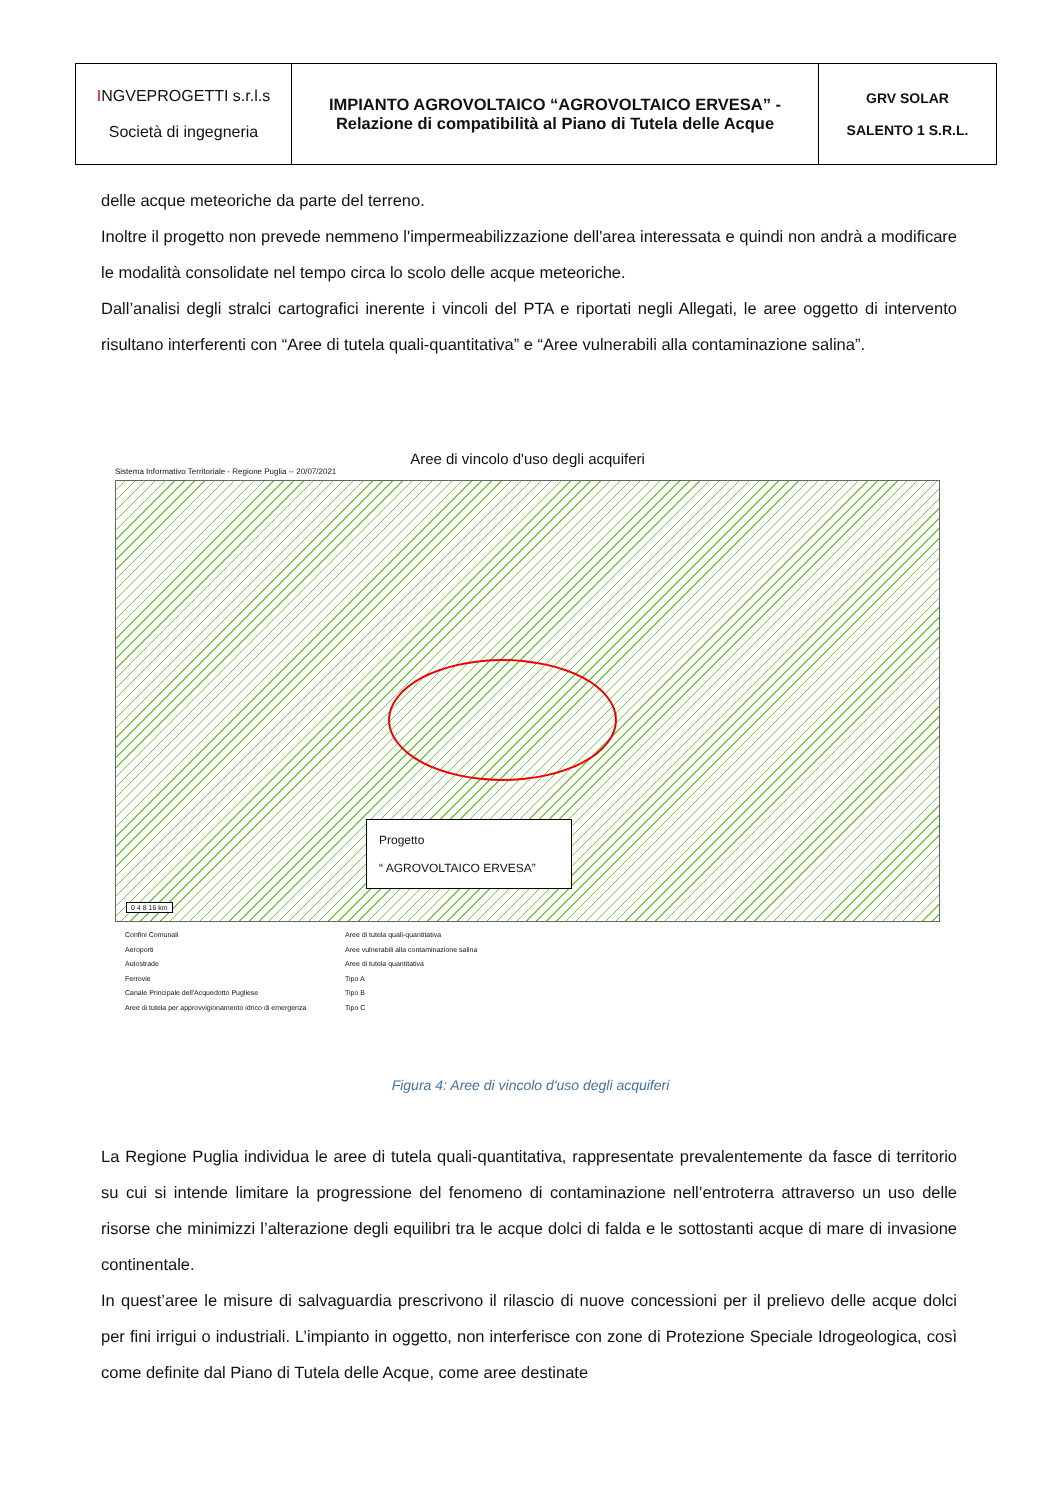| I NGVEPROGETTI s.r.l.s Società di ingegneria | IMPIANTO AGROVOLTAICO “AGROVOLTAICO ERVESA” - Relazione di compatibilità al Piano di Tutela delle Acque | GRV SOLAR SALENTO 1 S.R.L. |
delle acque meteoriche da parte del terreno.
Inoltre il progetto non prevede nemmeno l'impermeabilizzazione dell'area interessata e quindi non andrà a modificare le modalità consolidate nel tempo circa lo scolo delle acque meteoriche.
Dall’analisi degli stralci cartografici inerente i vincoli del PTA e riportati negli Allegati, le aree oggetto di intervento risultano interferenti con “Aree di tutela quali-quantitativa” e “Aree vulnerabili alla contaminazione salina”.
Aree di vincolo d'uso degli acquiferi
Sistema Informativo Territoriale - Regione Puglia -- 20/07/2021
Progetto
“ AGROVOLTAICO ERVESA”
0 4 8 16 km
Confini Comunali Aree di tutela quali-quantitativa Aeroporti Aree vulnerabili alla contaminazione salina Autostrade Aree di tutela quantitativa Ferrovie Tipo A Canale Principale dell'Acquedotto Pugliese Tipo B Aree di tutela per approvvigionamento idrico di emergenza Tipo C
Figura 4: Aree di vincolo d'uso degli acquiferi
La Regione Puglia individua le aree di tutela quali-quantitativa, rappresentate prevalentemente da fasce di territorio su cui si intende limitare la progressione del fenomeno di contaminazione nell’entroterra attraverso un uso delle risorse che minimizzi l’alterazione degli equilibri tra le acque dolci di falda e le sottostanti acque di mare di invasione continentale.
In quest’aree le misure di salvaguardia prescrivono il rilascio di nuove concessioni per il prelievo delle acque dolci per fini irrigui o industriali. L’impianto in oggetto, non interferisce con zone di Protezione Speciale Idrogeologica, così come definite dal Piano di Tutela delle Acque, come aree destinate